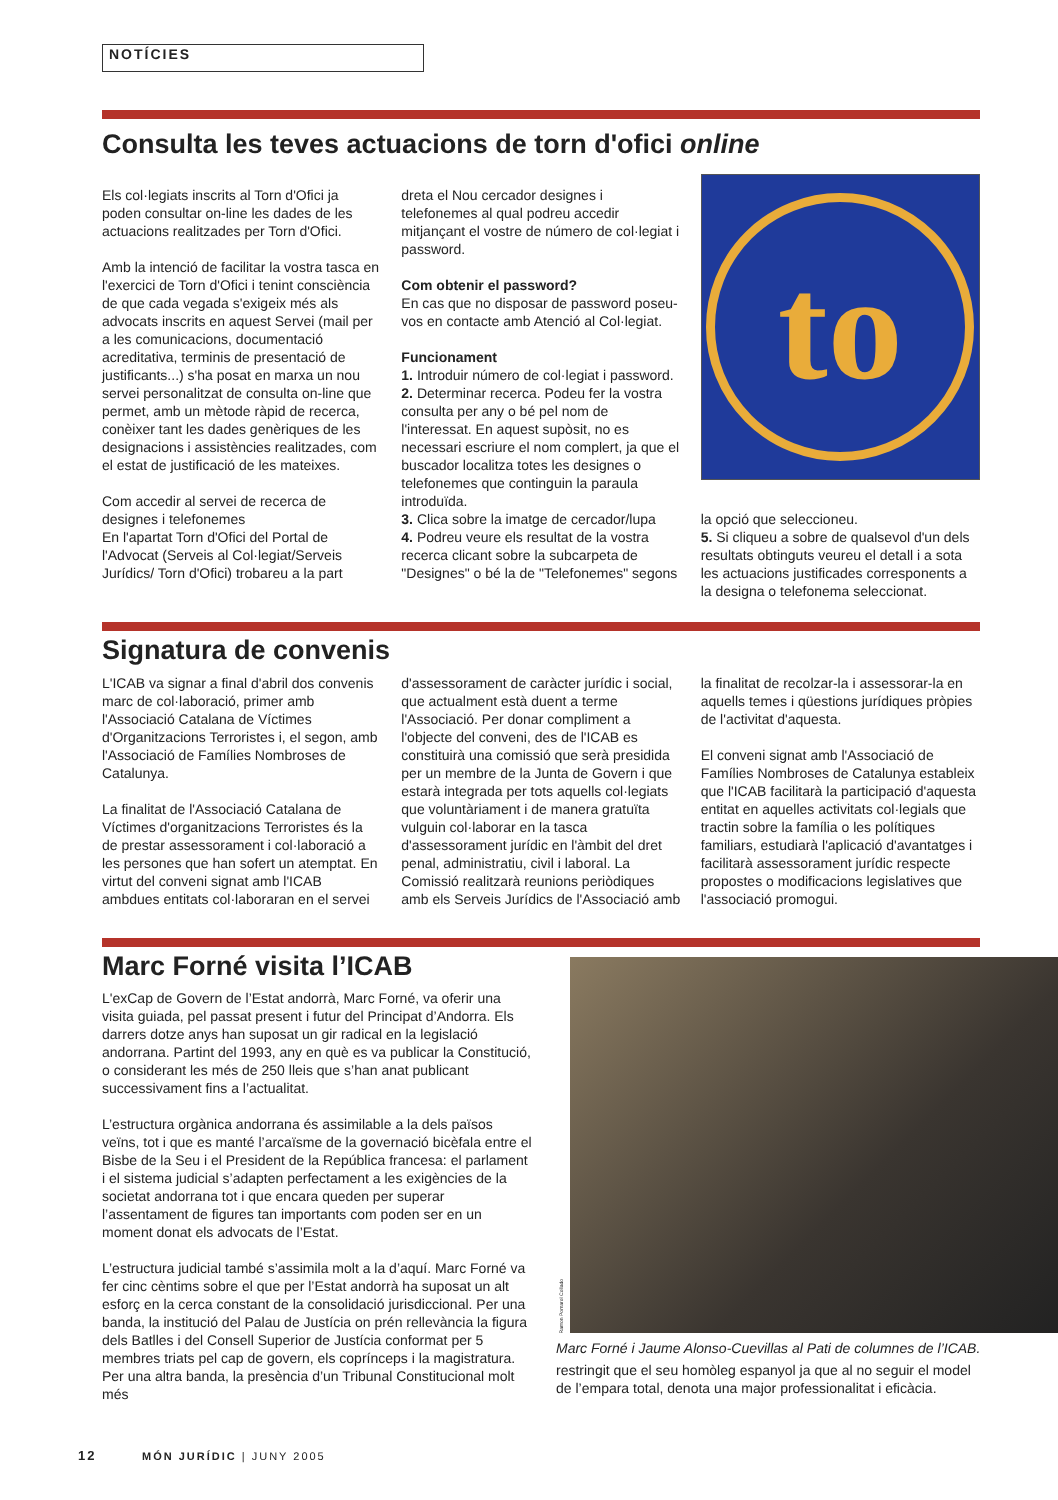NOTÍCIES
Consulta les teves actuacions de torn d'ofici online
Els col·legiats inscrits al Torn d'Ofici ja poden consultar on-line les dades de les actuacions realitzades per Torn d'Ofici.
Amb la intenció de facilitar la vostra tasca en l'exercici de Torn d'Ofici i tenint consciència de que cada vegada s'exigeix més als advocats inscrits en aquest Servei (mail per a les comunicacions, documentació acreditativa, terminis de presentació de justificants...) s'ha posat en marxa un nou servei personalitzat de consulta on-line que permet, amb un mètode ràpid de recerca, conèixer tant les dades genèriques de les designacions i assistències realitzades, com el estat de justificació de les mateixes.
Com accedir al servei de recerca de designes i telefonemes
En l'apartat Torn d'Ofici del Portal de l'Advocat (Serveis al Col·legiat/Serveis Jurídics/ Torn d'Ofici) trobareu a la part
dreta el Nou cercador designes i telefonemes al qual podreu accedir mitjançant el vostre de número de col·legiat i password.
Com obtenir el password?
En cas que no disposar de password poseu-vos en contacte amb Atenció al Col·legiat.
Funcionament
1. Introduir número de col·legiat i password.
2. Determinar recerca. Podeu fer la vostra consulta per any o bé pel nom de l'interessat. En aquest supòsit, no es necessari escriure el nom complert, ja que el buscador localitza totes les designes o telefonemes que continguin la paraula introduïda.
3. Clica sobre la imatge de cercador/lupa
4. Podreu veure els resultat de la vostra recerca clicant sobre la subcarpeta de "Designes" o bé la de "Telefonemes" segons
to
la opció que seleccioneu.
5. Si cliqueu a sobre de qualsevol d'un dels resultats obtinguts veureu el detall i a sota les actuacions justificades corresponents a la designa o telefonema seleccionat.
Signatura de convenis
L'ICAB va signar a final d'abril dos convenis marc de col·laboració, primer amb l'Associació Catalana de Víctimes d'Organitzacions Terroristes i, el segon, amb l'Associació de Famílies Nombroses de Catalunya.
La finalitat de l'Associació Catalana de Víctimes d'organitzacions Terroristes és la de prestar assessorament i col·laboració a les persones que han sofert un atemptat. En virtut del conveni signat amb l'ICAB ambdues entitats col·laboraran en el servei
d'assessorament de caràcter jurídic i social, que actualment està duent a terme l'Associació. Per donar compliment a l'objecte del conveni, des de l'ICAB es constituirà una comissió que serà presidida per un membre de la Junta de Govern i que estarà integrada per tots aquells col·legiats que voluntàriament i de manera gratuïta vulguin col·laborar en la tasca d'assessorament jurídic en l'àmbit del dret penal, administratiu, civil i laboral. La Comissió realitzarà reunions periòdiques amb els Serveis Jurídics de l'Associació amb
la finalitat de recolzar-la i assessorar-la en aquells temes i qüestions jurídiques pròpies de l'activitat d'aquesta.
El conveni signat amb l'Associació de Famílies Nombroses de Catalunya estableix que l'ICAB facilitarà la participació d'aquesta entitat en aquelles activitats col·legials que tractin sobre la família o les polítiques familiars, estudiarà l'aplicació d'avantatges i facilitarà assessorament jurídic respecte propostes o modificacions legislatives que l'associació promogui.
Marc Forné visita l’ICAB
L'exCap de Govern de l’Estat andorrà, Marc Forné, va oferir una visita guiada, pel passat present i futur del Principat d’Andorra. Els darrers dotze anys han suposat un gir radical en la legislació andorrana. Partint del 1993, any en què es va publicar la Constitució, o considerant les més de 250 lleis que s’han anat publicant successivament fins a l’actualitat.
L’estructura orgànica andorrana és assimilable a la dels països veïns, tot i que es manté l’arcaïsme de la governació bicèfala entre el Bisbe de la Seu i el President de la República francesa: el parlament i el sistema judicial s’adapten perfectament a les exigències de la societat andorrana tot i que encara queden per superar l’assentament de figures tan importants com poden ser en un moment donat els advocats de l’Estat.
L’estructura judicial també s’assimila molt a la d’aquí. Marc Forné va fer cinc cèntims sobre el que per l’Estat andorrà ha suposat un alt esforç en la cerca constant de la consolidació jurisdiccional. Per una banda, la institució del Palau de Justícia on prén rellevància la figura dels Batlles i del Consell Superior de Justícia conformat per 5 membres triats pel cap de govern, els coprínceps i la magistratura. Per una altra banda, la presència d’un Tribunal Constitucional molt més
Ramon Pomarol Collado
Marc Forné i Jaume Alonso-Cuevillas al Pati de columnes de l’ICAB.
restringit que el seu homòleg espanyol ja que al no seguir el model de l’empara total, denota una major professionalitat i eficàcia.
12 MÓN JURÍDIC | JUNY 2005